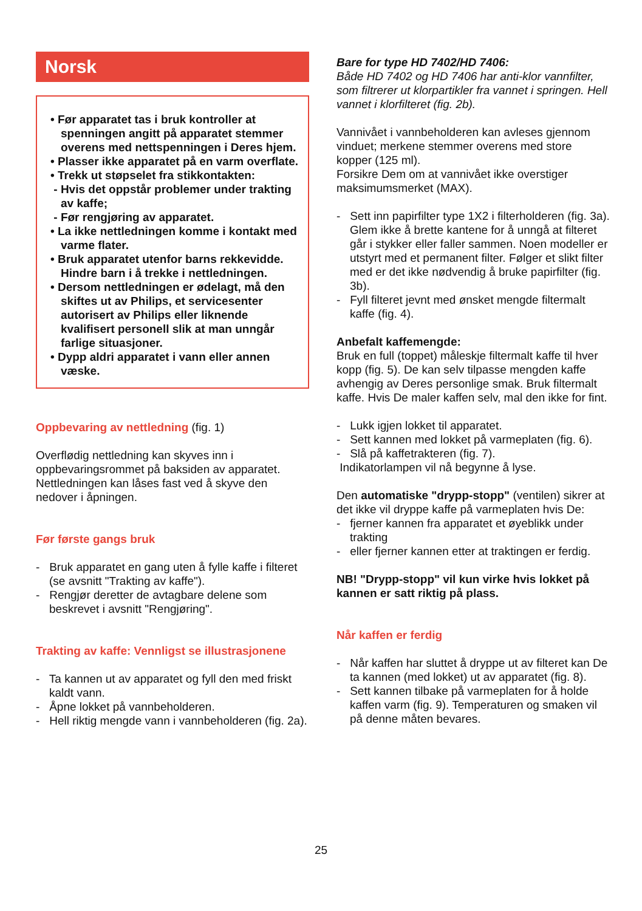Norsk
• Før apparatet tas i bruk kontroller at spenningen angitt på apparatet stemmer overens med nettspenningen i Deres hjem.
• Plasser ikke apparatet på en varm overflate.
• Trekk ut støpselet fra stikkontakten:
- Hvis det oppstår problemer under trakting av kaffe;
- Før rengjøring av apparatet.
• La ikke nettledningen komme i kontakt med varme flater.
• Bruk apparatet utenfor barns rekkevidde. Hindre barn i å trekke i nettledningen.
• Dersom nettledningen er ødelagt, må den skiftes ut av Philips, et servicesenter autorisert av Philips eller liknende kvalifisert personell slik at man unngår farlige situasjoner.
• Dypp aldri apparatet i vann eller annen væske.
Oppbevaring av nettledning (fig. 1)
Overflødig nettledning kan skyves inn i oppbevaringsrommet på baksiden av apparatet. Nettledningen kan låses fast ved å skyve den nedover i åpningen.
Før første gangs bruk
- Bruk apparatet en gang uten å fylle kaffe i filteret (se avsnitt "Trakting av kaffe").
- Rengjør deretter de avtagbare delene som beskrevet i avsnitt "Rengjøring".
Trakting av kaffe: Vennligst se illustrasjonene
- Ta kannen ut av apparatet og fyll den med friskt kaldt vann.
- Åpne lokket på vannbeholderen.
- Hell riktig mengde vann i vannbeholderen (fig. 2a).
Bare for type HD 7402/HD 7406:
Både HD 7402 og HD 7406 har anti-klor vannfilter, som filtrerer ut klorpartikler fra vannet i springen. Hell vannet i klorfilteret (fig. 2b).
Vannivået i vannbeholderen kan avleses gjennom vinduet; merkene stemmer overens med store kopper (125 ml).
Forsikre Dem om at vannivået ikke overstiger maksimumsmerket (MAX).
- Sett inn papirfilter type 1X2 i filterholderen (fig. 3a). Glem ikke å brette kantene for å unngå at filteret går i stykker eller faller sammen. Noen modeller er utstyrt med et permanent filter. Følger et slikt filter med er det ikke nødvendig å bruke papirfilter (fig. 3b).
- Fyll filteret jevnt med ønsket mengde filtermalt kaffe (fig. 4).
Anbefalt kaffemengde:
Bruk en full (toppet) måleskje filtermalt kaffe til hver kopp (fig. 5). De kan selv tilpasse mengden kaffe avhengig av Deres personlige smak. Bruk filtermalt kaffe. Hvis De maler kaffen selv, mal den ikke for fint.
- Lukk igjen lokket til apparatet.
- Sett kannen med lokket på varmeplaten (fig. 6).
- Slå på kaffetrakteren (fig. 7).
Indikatorlampen vil nå begynne å lyse.
Den automatiske "drypp-stopp" (ventilen) sikrer at det ikke vil dryppe kaffe på varmeplaten hvis De:
- fjerner kannen fra apparatet et øyeblikk under trakting
- eller fjerner kannen etter at traktingen er ferdig.
NB! "Drypp-stopp" vil kun virke hvis lokket på kannen er satt riktig på plass.
Når kaffen er ferdig
- Når kaffen har sluttet å dryppe ut av filteret kan De ta kannen (med lokket) ut av apparatet (fig. 8).
- Sett kannen tilbake på varmeplaten for å holde kaffen varm (fig. 9). Temperaturen og smaken vil på denne måten bevares.
25